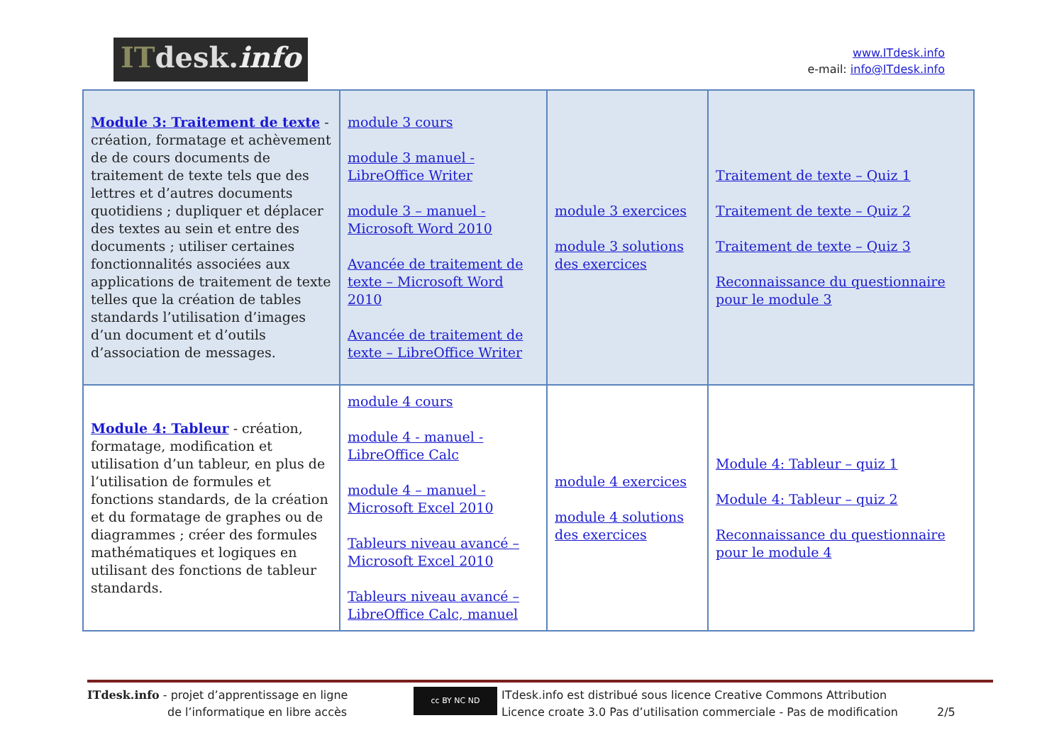ITdesk.info
www.ITdesk.info
e-mail: info@ITdesk.info
| Module 3: Traitement de texte - création, formatage et achèvement de de cours documents de traitement de texte tels que des lettres et d’autres documents quotidiens ; dupliquer et déplacer des textes au sein et entre des documents ; utiliser certaines fonctionnalités associées aux applications de traitement de texte telles que la création de tables standards l’utilisation d’images d’un document et d’outils d’association de messages. | module 3 cours module 3 manuel - LibreOffice Writer module 3 – manuel - Microsoft Word 2010 Avancée de traitement de texte – Microsoft Word 2010 Avancée de traitement de texte – LibreOffice Writer | module 3 exercices module 3 solutions des exercices | Traitement de texte – Quiz 1 Traitement de texte – Quiz 2 Traitement de texte – Quiz 3 Reconnaissance du questionnaire pour le module 3 |
| Module 4: Tableur - création, formatage, modification et utilisation d’un tableur, en plus de l’utilisation de formules et fonctions standards, de la création et du formatage de graphes ou de diagrammes ; créer des formules mathématiques et logiques en utilisant des fonctions de tableur standards. | module 4 cours module 4 - manuel - LibreOffice Calc module 4 – manuel - Microsoft Excel 2010 Tableurs niveau avancé – Microsoft Excel 2010 Tableurs niveau avancé – LibreOffice Calc, manuel | module 4 exercices module 4 solutions des exercices | Module 4: Tableur – quiz 1 Module 4: Tableur – quiz 2 Reconnaissance du questionnaire pour le module 4 |
ITdesk.info - projet d’apprentissage en ligne
de l’informatique en libre accès
cc BY NC ND
ITdesk.info est distribué sous licence Creative Commons Attribution
Licence croate 3.0 Pas d’utilisation commerciale - Pas de modification 2/5